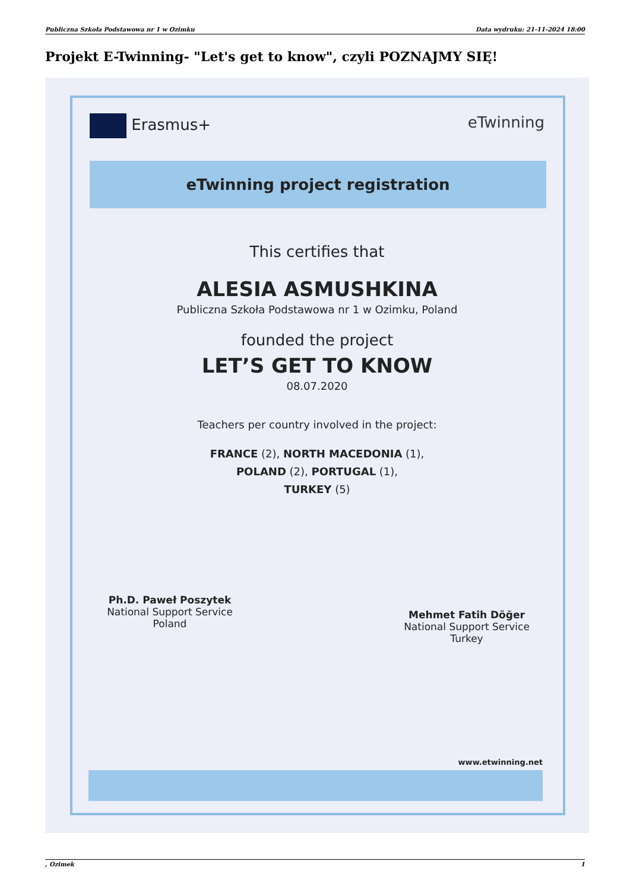Publiczna Szkoła Podstawowa nr 1 w Ozimku Data wydruku: 21-11-2024 18:00
Projekt E-Twinning- "Let's get to know", czyli POZNAJMY SIĘ!
Erasmus+ eTwinning
eTwinning project registration
This certifies that
ALESIA ASMUSHKINA
Publiczna Szkoła Podstawowa nr 1 w Ozimku, Poland
founded the project
LET’S GET TO KNOW
08.07.2020
Teachers per country involved in the project:
FRANCE (2), NORTH MACEDONIA (1),
POLAND (2), PORTUGAL (1),
TURKEY (5)
Ph.D. Paweł Poszytek
National Support Service
Poland
Mehmet Fatih Döğer
National Support Service
Turkey
www.etwinning.net
, Ozimek 1